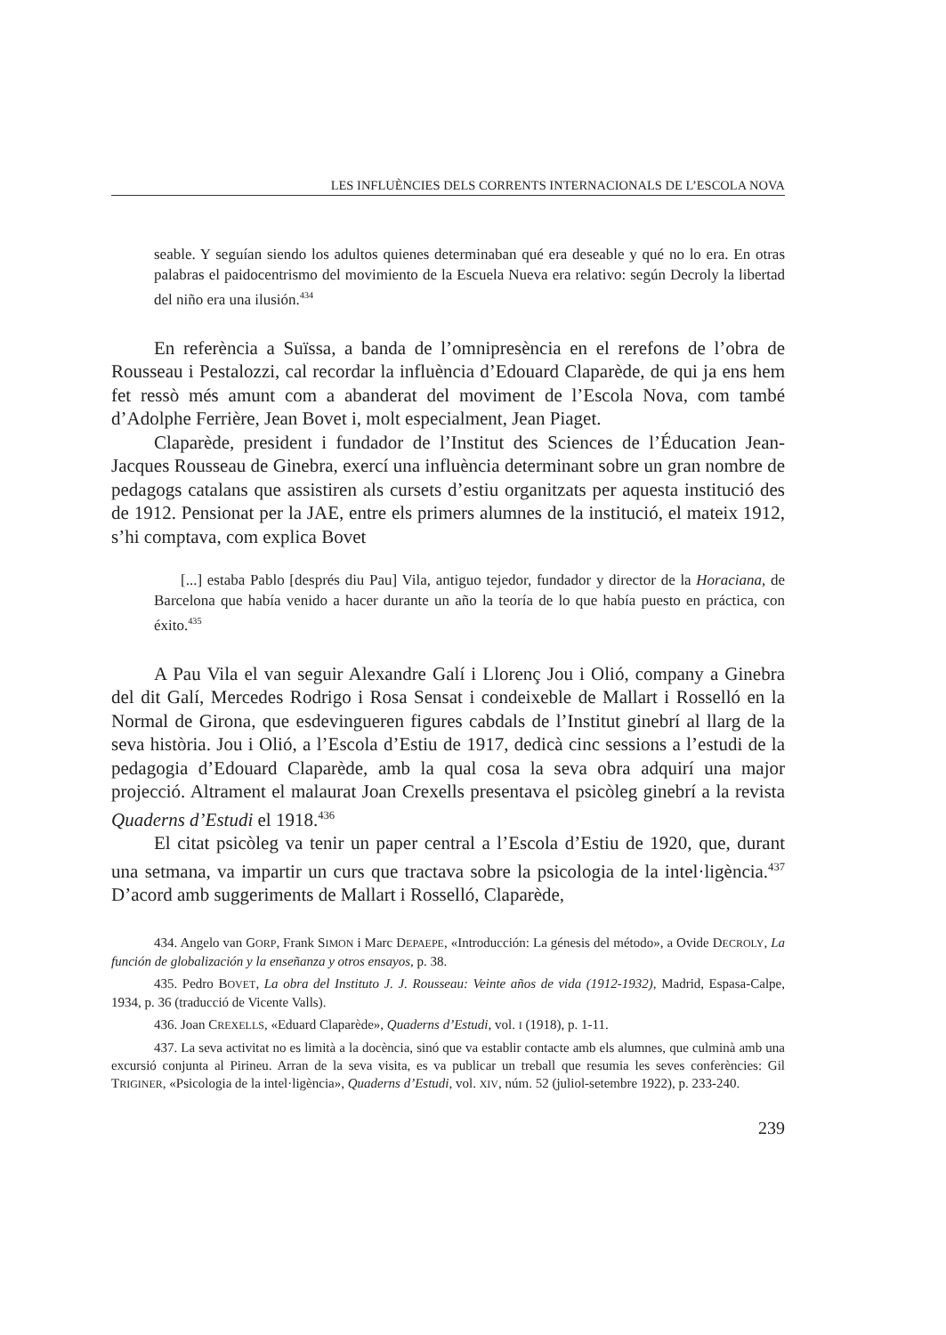LES INFLUÈNCIES DELS CORRENTS INTERNACIONALS DE L’ESCOLA NOVA
seable. Y seguían siendo los adultos quienes determinaban qué era deseable y qué no lo era. En otras palabras el paidocentrismo del movimiento de la Escuela Nueva era relativo: según Decroly la libertad del niño era una ilusión.<sup>434</sup>
En referència a Suïssa, a banda de l’omnipresència en el rerefons de l’obra de Rousseau i Pestalozzi, cal recordar la influència d’Edouard Claparède, de qui ja ens hem fet ressò més amunt com a abanderat del moviment de l’Escola Nova, com també d’Adolphe Ferrière, Jean Bovet i, molt especialment, Jean Piaget.
Claparède, president i fundador de l’Institut des Sciences de l’Éducation Jean-Jacques Rousseau de Ginebra, exercí una influència determinant sobre un gran nombre de pedagogs catalans que assistiren als cursets d’estiu organitzats per aquesta institució des de 1912. Pensionat per la JAE, entre els primers alumnes de la institució, el mateix 1912, s’hi comptava, com explica Bovet
[...] estaba Pablo [després diu Pau] Vila, antiguo tejedor, fundador y director de la Horaciana, de Barcelona que había venido a hacer durante un año la teoría de lo que había puesto en práctica, con éxito.<sup>435</sup>
A Pau Vila el van seguir Alexandre Galí i Llorenç Jou i Olió, company a Ginebra del dit Galí, Mercedes Rodrigo i Rosa Sensat i condeixeble de Mallart i Rosselló en la Normal de Girona, que esdevingueren figures cabdals de l’Institut ginebrí al llarg de la seva història. Jou i Olió, a l’Escola d’Estiu de 1917, dedicà cinc sessions a l’estudi de la pedagogia d’Edouard Claparède, amb la qual cosa la seva obra adquirí una major projecció. Altrament el malaurat Joan Crexells presentava el psicòleg ginebrí a la revista Quaderns d’Estudi el 1918.<sup>436</sup>
El citat psicòleg va tenir un paper central a l’Escola d’Estiu de 1920, que, durant una setmana, va impartir un curs que tractava sobre la psicologia de la intel·ligència.<sup>437</sup> D’acord amb suggeriments de Mallart i Rosselló, Claparède,
434. Angelo van GORP, Frank SIMON i Marc DEPAEPE, «Introducción: La génesis del método», a Ovide DECROLY, La función de globalización y la enseñanza y otros ensayos, p. 38.
435. Pedro BOVET, La obra del Instituto J. J. Rousseau: Veinte años de vida (1912-1932), Madrid, Espasa-Calpe, 1934, p. 36 (traducció de Vicente Valls).
436. Joan CREXELLS, «Eduard Claparède», Quaderns d’Estudi, vol. I (1918), p. 1-11.
437. La seva activitat no es limità a la docència, sinó que va establir contacte amb els alumnes, que culminà amb una excursió conjunta al Pirineu. Arran de la seva visita, es va publicar un treball que resumia les seves conferències: Gil TRIGINER, «Psicologia de la intel·ligència», Quaderns d’Estudi, vol. XIV, núm. 52 (juliol-setembre 1922), p. 233-240.
239